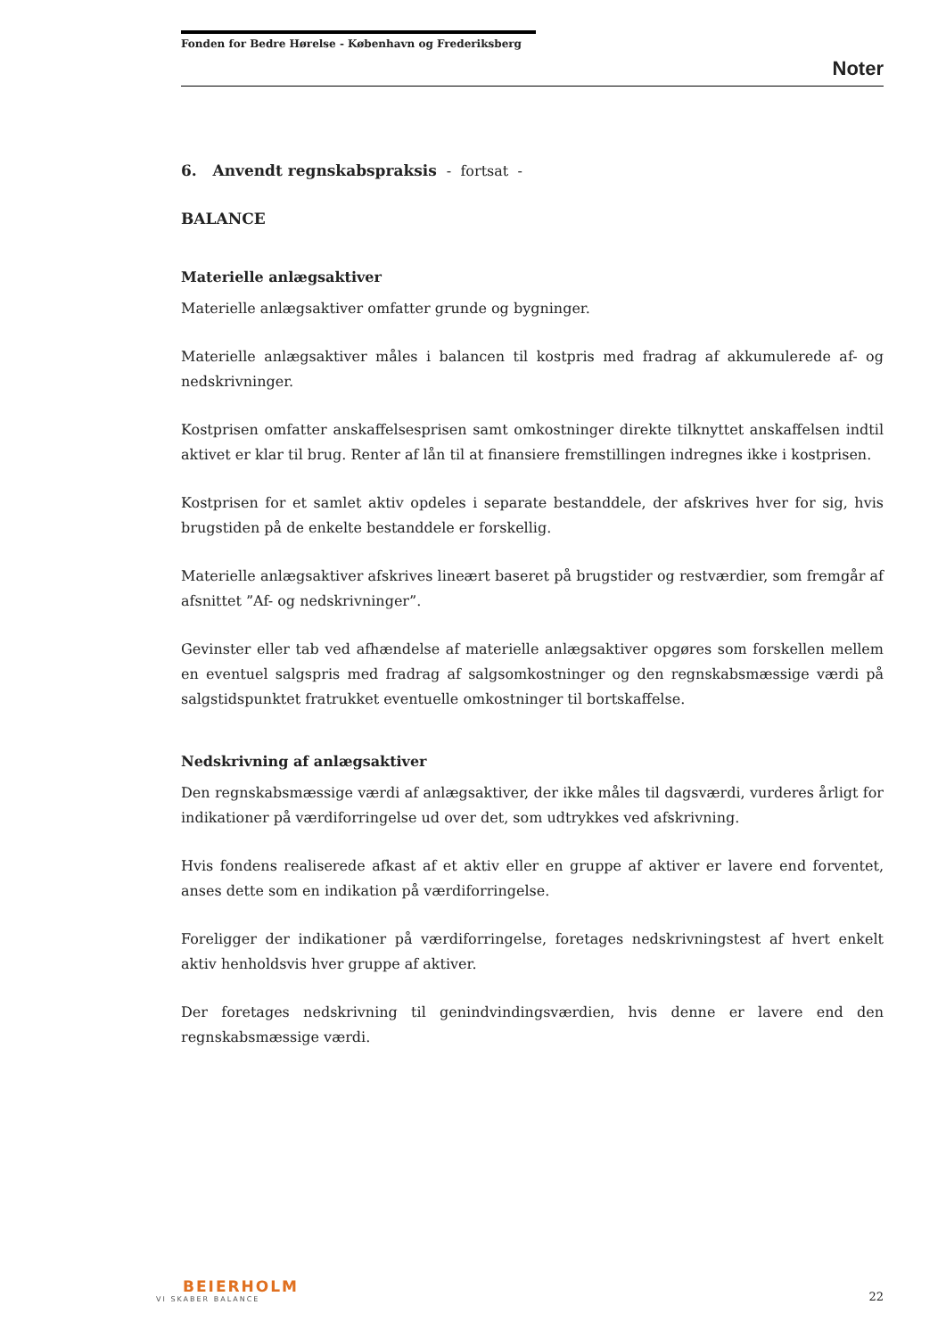Fonden for Bedre Hørelse - København og Frederiksberg
Noter
6. Anvendt regnskabspraksis - fortsat -
BALANCE
Materielle anlægsaktiver
Materielle anlægsaktiver omfatter grunde og bygninger.
Materielle anlægsaktiver måles i balancen til kostpris med fradrag af akkumulerede af- og nedskrivninger.
Kostprisen omfatter anskaffelsesprisen samt omkostninger direkte tilknyttet anskaffelsen indtil aktivet er klar til brug. Renter af lån til at finansiere fremstillingen indregnes ikke i kostprisen.
Kostprisen for et samlet aktiv opdeles i separate bestanddele, der afskrives hver for sig, hvis brugstiden på de enkelte bestanddele er forskellig.
Materielle anlægsaktiver afskrives lineært baseret på brugstider og restværdier, som fremgår af afsnittet ”Af- og nedskrivninger”.
Gevinster eller tab ved afhændelse af materielle anlægsaktiver opgøres som forskellen mellem en eventuel salgspris med fradrag af salgsomkostninger og den regnskabsmæssige værdi på salgstidspunktet fratrukket eventuelle omkostninger til bortskaffelse.
Nedskrivning af anlægsaktiver
Den regnskabsmæssige værdi af anlægsaktiver, der ikke måles til dagsværdi, vurderes årligt for indikationer på værdiforringelse ud over det, som udtrykkes ved afskrivning.
Hvis fondens realiserede afkast af et aktiv eller en gruppe af aktiver er lavere end forventet, anses dette som en indikation på værdiforringelse.
Foreligger der indikationer på værdiforringelse, foretages nedskrivningstest af hvert enkelt aktiv henholdsvis hver gruppe af aktiver.
Der foretages nedskrivning til genindvindingsværdien, hvis denne er lavere end den regnskabsmæssige værdi.
BEIERHOLM
VI SKABER BALANCE
22